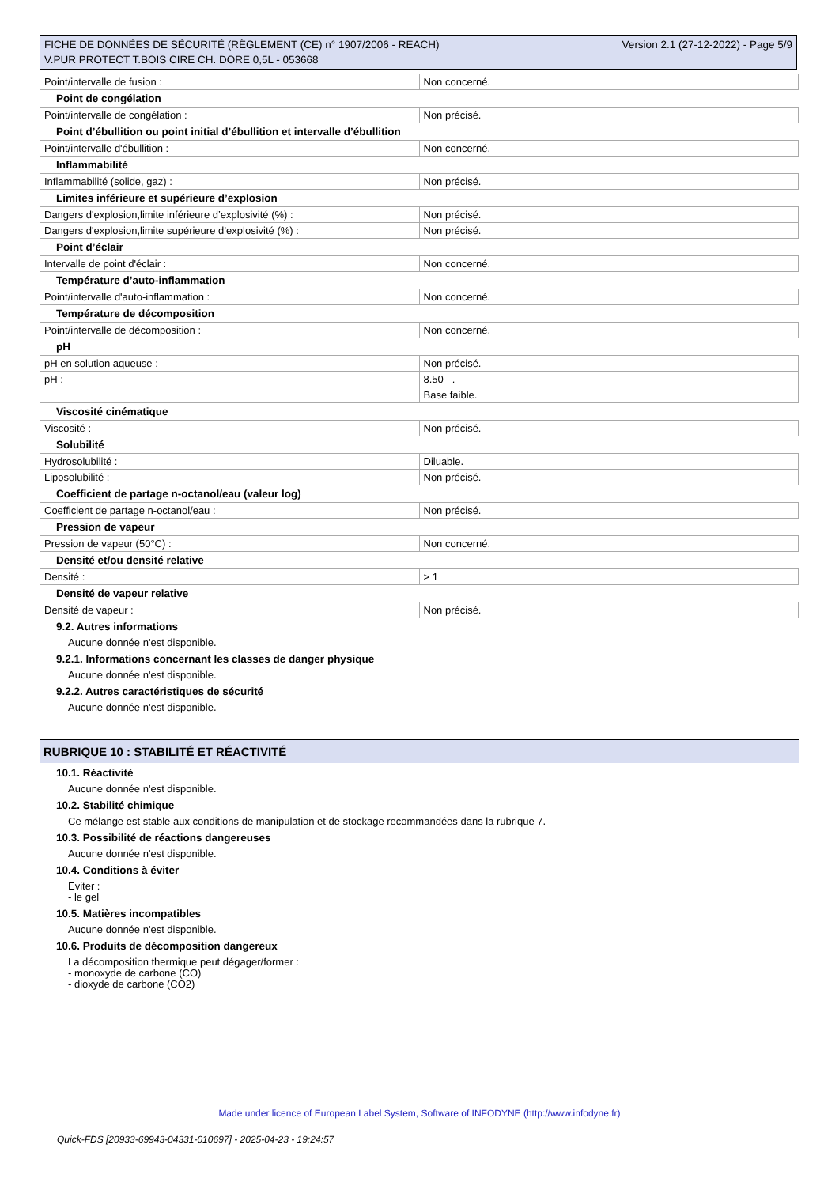FICHE DE DONNÉES DE SÉCURITÉ (RÈGLEMENT (CE) n° 1907/2006 - REACH) Version 2.1 (27-12-2022) - Page 5/9
V.PUR PROTECT T.BOIS CIRE CH. DORE 0,5L - 053668
| Point/intervalle de fusion : | Non concerné. |
Point de congélation
| Point/intervalle de congélation : | Non précisé. |
Point d’ébullition ou point initial d’ébullition et intervalle d’ébullition
| Point/intervalle d'ébullition : | Non concerné. |
Inflammabilité
| Inflammabilité (solide, gaz) : | Non précisé. |
Limites inférieure et supérieure d’explosion
| Dangers d'explosion,limite inférieure d’explosivité (%) : | Non précisé. |
| Dangers d'explosion,limite supérieure d’explosivité (%) : | Non précisé. |
Point d’éclair
| Intervalle de point d'éclair : | Non concerné. |
Température d’auto-inflammation
| Point/intervalle d'auto-inflammation : | Non concerné. |
Température de décomposition
| Point/intervalle de décomposition : | Non concerné. |
pH
| pH en solution aqueuse : | Non précisé. |
| pH : | 8.50 . |
| | Base faible. |
Viscosité cinématique
| Viscosité : | Non précisé. |
Solubilité
| Hydrosolubilité : | Diluable. |
| Liposolubilité : | Non précisé. |
Coefficient de partage n-octanol/eau (valeur log)
| Coefficient de partage n-octanol/eau : | Non précisé. |
Pression de vapeur
| Pression de vapeur (50°C) : | Non concerné. |
Densité et/ou densité relative
| Densité : | > 1 |
Densité de vapeur relative
| Densité de vapeur : | Non précisé. |
9.2. Autres informations
Aucune donnée n'est disponible.
9.2.1. Informations concernant les classes de danger physique
Aucune donnée n'est disponible.
9.2.2. Autres caractéristiques de sécurité
Aucune donnée n'est disponible.
RUBRIQUE 10 : STABILITÉ ET RÉACTIVITÉ
10.1. Réactivité
Aucune donnée n'est disponible.
10.2. Stabilité chimique
Ce mélange est stable aux conditions de manipulation et de stockage recommandées dans la rubrique 7.
10.3. Possibilité de réactions dangereuses
Aucune donnée n'est disponible.
10.4. Conditions à éviter
Eviter :
- le gel
10.5. Matières incompatibles
Aucune donnée n'est disponible.
10.6. Produits de décomposition dangereux
La décomposition thermique peut dégager/former :
- monoxyde de carbone (CO)
- dioxyde de carbone (CO2)
Made under licence of European Label System, Software of INFODYNE (http://www.infodyne.fr)
Quick-FDS [20933-69943-04331-010697] - 2025-04-23 - 19:24:57